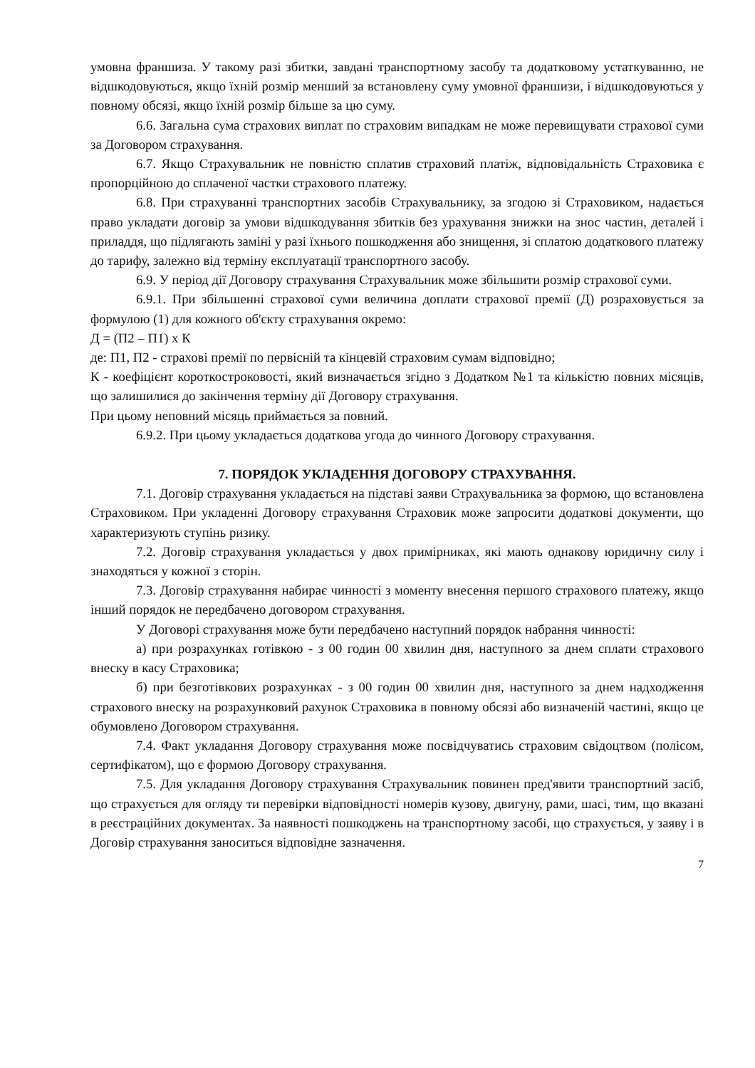умовна франшиза. У такому разі збитки, завдані транспортному засобу та додатковому устаткуванню, не відшкодовуються, якщо їхній розмір менший за встановлену суму умовної франшизи, і відшкодовуються у повному обсязі, якщо їхній розмір більше за цю суму.
6.6. Загальна сума страхових виплат по страховим випадкам не може перевищувати страхової суми за Договором страхування.
6.7. Якщо Страхувальник не повністю сплатив страховий платіж, відповідальність Страховика є пропорційною до сплаченої частки страхового платежу.
6.8. При страхуванні транспортних засобів Страхувальнику, за згодою зі Страховиком, надається право укладати договір за умови відшкодування збитків без урахування знижки на знос частин, деталей і приладдя, що підлягають заміні у разі їхнього пошкодження або знищення, зі сплатою додаткового платежу до тарифу, залежно від терміну експлуатації транспортного засобу.
6.9. У період дії Договору страхування Страхувальник може збільшити розмір страхової суми.
6.9.1. При збільшенні страхової суми величина доплати страхової премії (Д) розраховується за формулою (1) для кожного об'єкту страхування окремо:
Д = (П2 – П1) х К
де: П1, П2 - страхові премії по первісній та кінцевій страховим сумам відповідно;
К - коефіцієнт короткостроковості, який визначається згідно з Додатком №1 та кількістю повних місяців, що залишилися до закінчення терміну дії Договору страхування.
При цьому неповний місяць приймається за повний.
6.9.2. При цьому укладається додаткова угода до чинного Договору страхування.
7. ПОРЯДОК УКЛАДЕННЯ ДОГОВОРУ СТРАХУВАННЯ.
7.1. Договір страхування укладається на підставі заяви Страхувальника за формою, що встановлена Страховиком. При укладенні Договору страхування Страховик може запросити додаткові документи, що характеризують ступінь ризику.
7.2. Договір страхування укладається у двох примірниках, які мають однакову юридичну силу і знаходяться у кожної з сторін.
7.3. Договір страхування набирає чинності з моменту внесення першого страхового платежу, якщо інший порядок не передбачено договором страхування.
У Договорі страхування може бути передбачено наступний порядок набрання чинності:
а) при розрахунках готівкою - з 00 годин 00 хвилин дня, наступного за днем сплати страхового внеску в касу Страховика;
б) при безготівкових розрахунках - з 00 годин 00 хвилин дня, наступного за днем надходження страхового внеску на розрахунковий рахунок Страховика в повному обсязі або визначеній частині, якщо це обумовлено Договором страхування.
7.4. Факт укладання Договору страхування може посвідчуватись страховим свідоцтвом (полісом, сертифікатом), що є формою Договору страхування.
7.5. Для укладання Договору страхування Страхувальник повинен пред'явити транспортний засіб, що страхується для огляду ти перевірки відповідності номерів кузову, двигуну, рами, шасі, тим, що вказані в реєстраційних документах. За наявності пошкоджень на транспортному засобі, що страхується, у заяву і в Договір страхування заноситься відповідне зазначення.
7